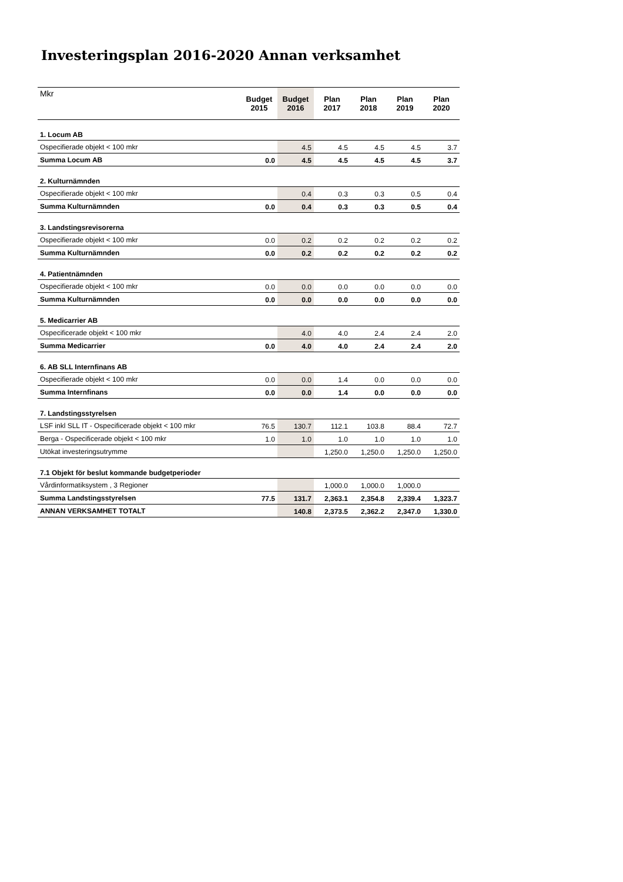Investeringsplan 2016-2020 Annan verksamhet
| Mkr | Budget 2015 | Budget 2016 | Plan 2017 | Plan 2018 | Plan 2019 | Plan 2020 |
| --- | --- | --- | --- | --- | --- | --- |
| 1. Locum AB | | | | | | |
| Ospecifierade objekt < 100 mkr | | 4.5 | 4.5 | 4.5 | 4.5 | 3.7 |
| Summa Locum AB | 0.0 | 4.5 | 4.5 | 4.5 | 4.5 | 3.7 |
| 2. Kulturnämnden | | | | | | |
| Ospecifierade objekt < 100 mkr | | 0.4 | 0.3 | 0.3 | 0.5 | 0.4 |
| Summa Kulturnämnden | 0.0 | 0.4 | 0.3 | 0.3 | 0.5 | 0.4 |
| 3. Landstingsrevisorerna | | | | | | |
| Ospecifierade objekt < 100 mkr | 0.0 | 0.2 | 0.2 | 0.2 | 0.2 | 0.2 |
| Summa Kulturnämnden | 0.0 | 0.2 | 0.2 | 0.2 | 0.2 | 0.2 |
| 4. Patientnämnden | | | | | | |
| Ospecifierade objekt < 100 mkr | 0.0 | 0.0 | 0.0 | 0.0 | 0.0 | 0.0 |
| Summa Kulturnämnden | 0.0 | 0.0 | 0.0 | 0.0 | 0.0 | 0.0 |
| 5. Medicarrier AB | | | | | | |
| Ospecificerade objekt < 100 mkr | | 4.0 | 4.0 | 2.4 | 2.4 | 2.0 |
| Summa Medicarrier | 0.0 | 4.0 | 4.0 | 2.4 | 2.4 | 2.0 |
| 6. AB SLL Internfinans AB | | | | | | |
| Ospecifierade objekt < 100 mkr | 0.0 | 0.0 | 1.4 | 0.0 | 0.0 | 0.0 |
| Summa Internfinans | 0.0 | 0.0 | 1.4 | 0.0 | 0.0 | 0.0 |
| 7. Landstingsstyrelsen | | | | | | |
| LSF inkl SLL IT - Ospecificerade objekt < 100 mkr | 76.5 | 130.7 | 112.1 | 103.8 | 88.4 | 72.7 |
| Berga - Ospecificerade objekt < 100 mkr | 1.0 | 1.0 | 1.0 | 1.0 | 1.0 | 1.0 |
| Utökat investeringsutrymme | | | 1,250.0 | 1,250.0 | 1,250.0 | 1,250.0 |
| 7.1 Objekt för beslut kommande budgetperioder | | | | | | |
| Vårdinformatiksystem , 3 Regioner | | | 1,000.0 | 1,000.0 | 1,000.0 | |
| Summa Landstingsstyrelsen | 77.5 | 131.7 | 2,363.1 | 2,354.8 | 2,339.4 | 1,323.7 |
| ANNAN VERKSAMHET TOTALT | | 140.8 | 2,373.5 | 2,362.2 | 2,347.0 | 1,330.0 |